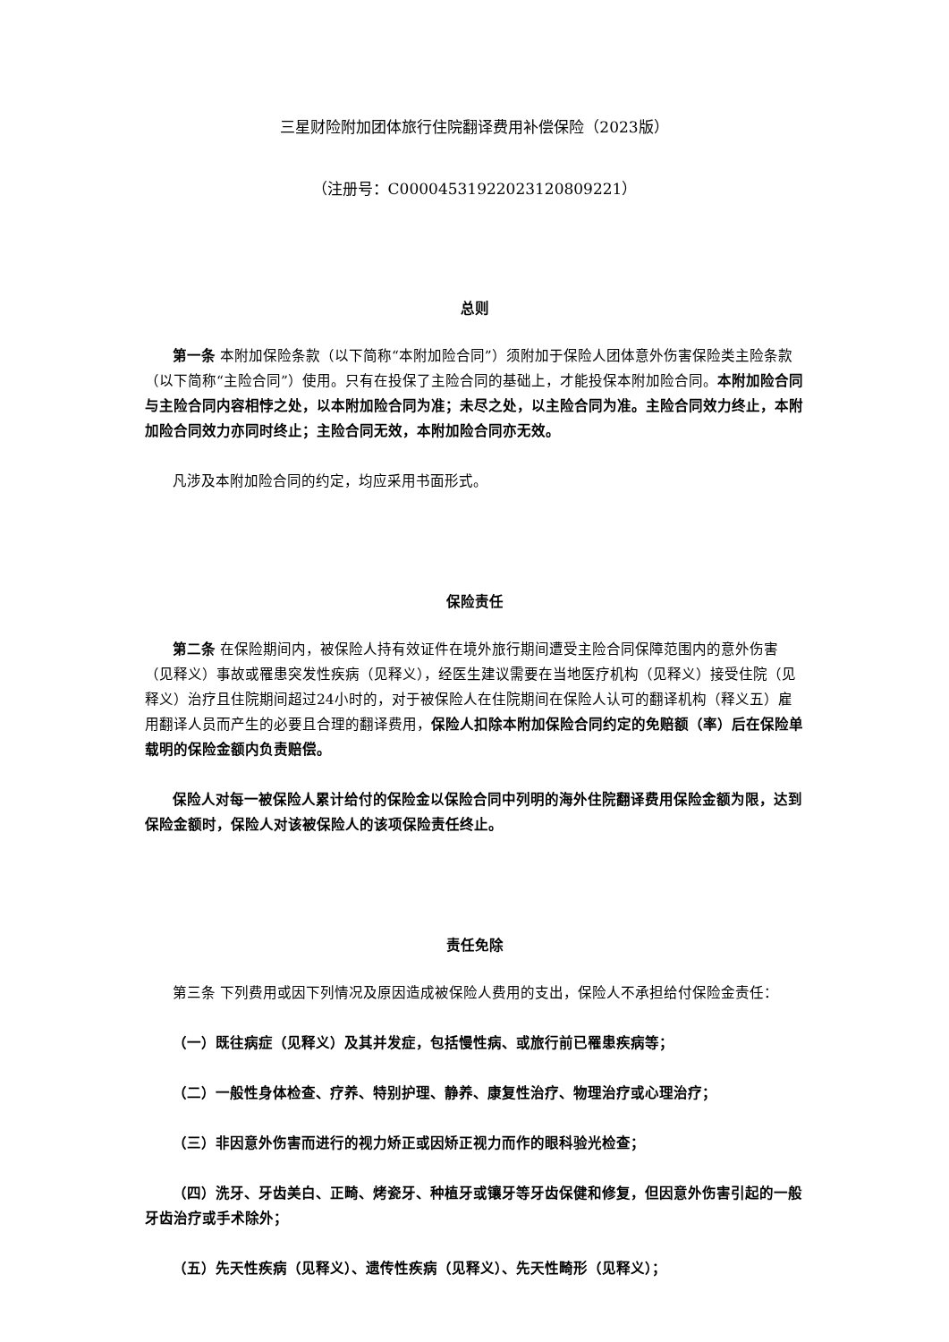三星财险附加团体旅行住院翻译费用补偿保险（2023版）
（注册号：C00004531922023120809221）
总则
第一条 本附加保险条款（以下简称“本附加险合同”）须附加于保险人团体意外伤害保险类主险条款（以下简称“主险合同”）使用。只有在投保了主险合同的基础上，才能投保本附加险合同。本附加险合同与主险合同内容相悖之处，以本附加险合同为准；未尽之处，以主险合同为准。主险合同效力终止，本附加险合同效力亦同时终止；主险合同无效，本附加险合同亦无效。
凡涉及本附加险合同的约定，均应采用书面形式。
保险责任
第二条 在保险期间内，被保险人持有效证件在境外旅行期间遭受主险合同保障范围内的意外伤害（见释义）事故或罹患突发性疾病（见释义），经医生建议需要在当地医疗机构（见释义）接受住院（见释义）治疗且住院期间超过24小时的，对于被保险人在住院期间在保险人认可的翻译机构（释义五）雇用翻译人员而产生的必要且合理的翻译费用，保险人扣除本附加保险合同约定的免赔额（率）后在保险单载明的保险金额内负责赔偿。
保险人对每一被保险人累计给付的保险金以保险合同中列明的海外住院翻译费用保险金额为限，达到保险金额时，保险人对该被保险人的该项保险责任终止。
责任免除
第三条 下列费用或因下列情况及原因造成被保险人费用的支出，保险人不承担给付保险金责任：
（一）既往病症（见释义）及其并发症，包括慢性病、或旅行前已罹患疾病等；
（二）一般性身体检查、疗养、特别护理、静养、康复性治疗、物理治疗或心理治疗；
（三）非因意外伤害而进行的视力矫正或因矫正视力而作的眼科验光检查；
（四）洗牙、牙齿美白、正畸、烤瓷牙、种植牙或镶牙等牙齿保健和修复，但因意外伤害引起的一般牙齿治疗或手术除外；
（五）先天性疾病（见释义）、遗传性疾病（见释义）、先天性畸形（见释义）；